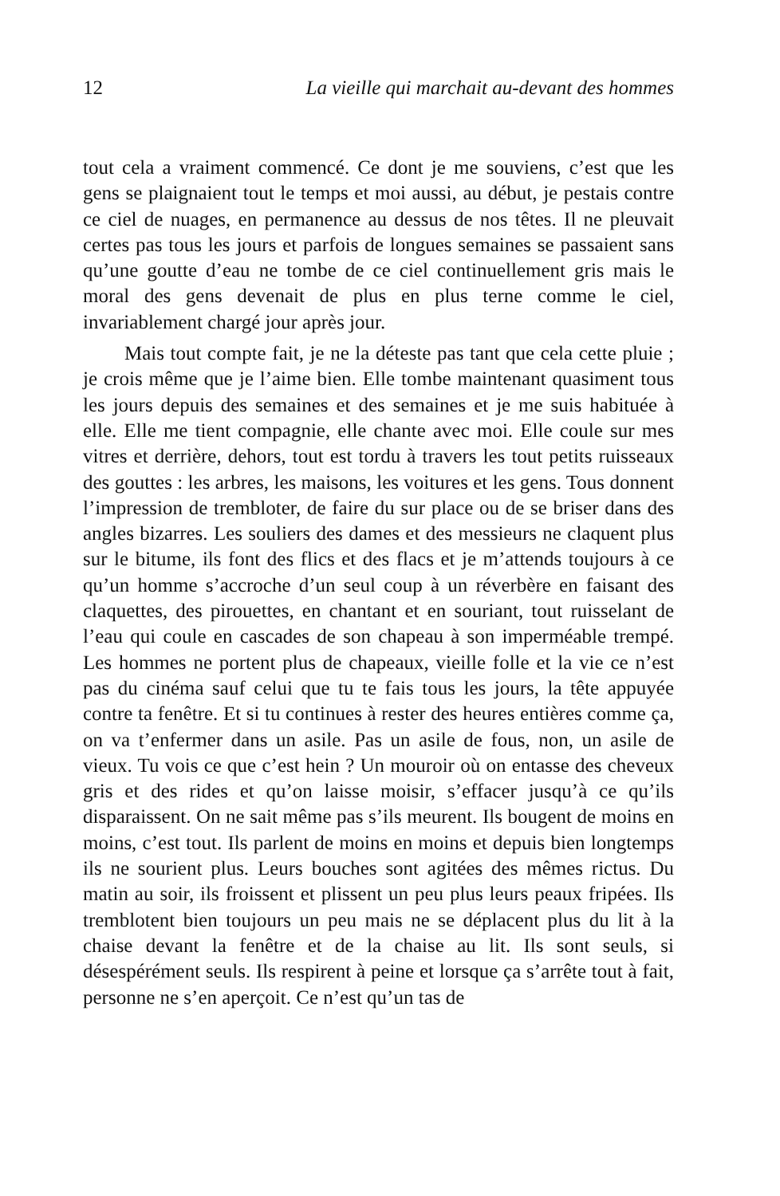12 La vieille qui marchait au-devant des hommes
tout cela a vraiment commencé. Ce dont je me souviens, c’est que les gens se plaignaient tout le temps et moi aussi, au début, je pestais contre ce ciel de nuages, en permanence au dessus de nos têtes. Il ne pleuvait certes pas tous les jours et parfois de longues semaines se passaient sans qu’une goutte d’eau ne tombe de ce ciel continuellement gris mais le moral des gens devenait de plus en plus terne comme le ciel, invariablement chargé jour après jour.
Mais tout compte fait, je ne la déteste pas tant que cela cette pluie ; je crois même que je l’aime bien. Elle tombe maintenant quasiment tous les jours depuis des semaines et des semaines et je me suis habituée à elle. Elle me tient compagnie, elle chante avec moi. Elle coule sur mes vitres et derrière, dehors, tout est tordu à travers les tout petits ruisseaux des gouttes : les arbres, les maisons, les voitures et les gens. Tous donnent l’impression de trembloter, de faire du sur place ou de se briser dans des angles bizarres. Les souliers des dames et des messieurs ne claquent plus sur le bitume, ils font des flics et des flacs et je m’attends toujours à ce qu’un homme s’accroche d’un seul coup à un réverbère en faisant des claquettes, des pirouettes, en chantant et en souriant, tout ruisselant de l’eau qui coule en cascades de son chapeau à son imperméable trempé. Les hommes ne portent plus de chapeaux, vieille folle et la vie ce n’est pas du cinéma sauf celui que tu te fais tous les jours, la tête appuyée contre ta fenêtre. Et si tu continues à rester des heures entières comme ça, on va t’enfermer dans un asile. Pas un asile de fous, non, un asile de vieux. Tu vois ce que c’est hein ? Un mouroir où on entasse des cheveux gris et des rides et qu’on laisse moisir, s’effacer jusqu’à ce qu’ils disparaissent. On ne sait même pas s’ils meurent. Ils bougent de moins en moins, c’est tout. Ils parlent de moins en moins et depuis bien longtemps ils ne sourient plus. Leurs bouches sont agitées des mêmes rictus. Du matin au soir, ils froissent et plissent un peu plus leurs peaux fripées. Ils tremblotent bien toujours un peu mais ne se déplacent plus du lit à la chaise devant la fenêtre et de la chaise au lit. Ils sont seuls, si désespérément seuls. Ils respirent à peine et lorsque ça s’arrête tout à fait, personne ne s’en aperçoit. Ce n’est qu’un tas de